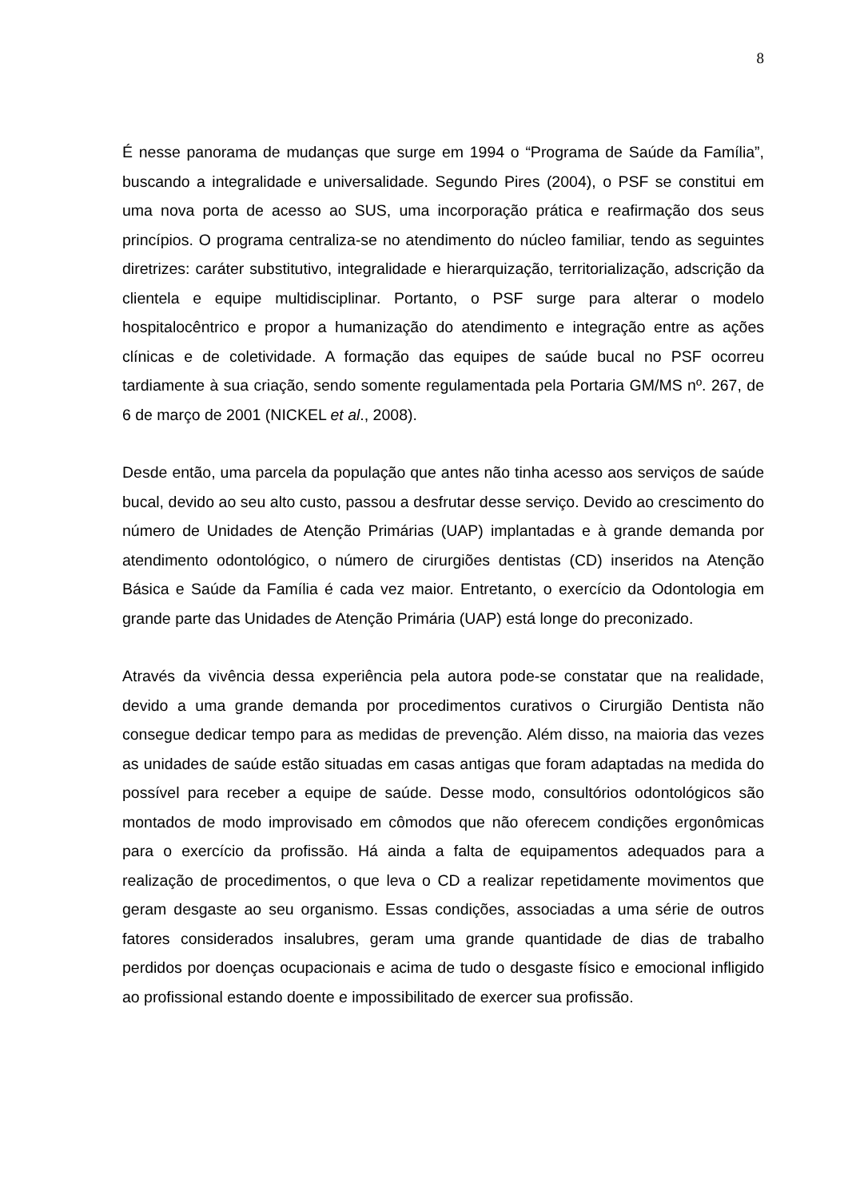8
É nesse panorama de mudanças que surge em 1994 o “Programa de Saúde da Família”, buscando a integralidade e universalidade. Segundo Pires (2004), o PSF se constitui em uma nova porta de acesso ao SUS, uma incorporação prática e reafirmação dos seus princípios. O programa centraliza-se no atendimento do núcleo familiar, tendo as seguintes diretrizes: caráter substitutivo, integralidade e hierarquização, territorialização, adscrição da clientela e equipe multidisciplinar. Portanto, o PSF surge para alterar o modelo hospitalocêntrico e propor a humanização do atendimento e integração entre as ações clínicas e de coletividade. A formação das equipes de saúde bucal no PSF ocorreu tardiamente à sua criação, sendo somente regulamentada pela Portaria GM/MS nº. 267, de 6 de março de 2001 (NICKEL et al., 2008).
Desde então, uma parcela da população que antes não tinha acesso aos serviços de saúde bucal, devido ao seu alto custo, passou a desfrutar desse serviço. Devido ao crescimento do número de Unidades de Atenção Primárias (UAP) implantadas e à grande demanda por atendimento odontológico, o número de cirurgiões dentistas (CD) inseridos na Atenção Básica e Saúde da Família é cada vez maior. Entretanto, o exercício da Odontologia em grande parte das Unidades de Atenção Primária (UAP) está longe do preconizado.
Através da vivência dessa experiência pela autora pode-se constatar que na realidade, devido a uma grande demanda por procedimentos curativos o Cirurgião Dentista não consegue dedicar tempo para as medidas de prevenção. Além disso, na maioria das vezes as unidades de saúde estão situadas em casas antigas que foram adaptadas na medida do possível para receber a equipe de saúde. Desse modo, consultórios odontológicos são montados de modo improvisado em cômodos que não oferecem condições ergonômicas para o exercício da profissão. Há ainda a falta de equipamentos adequados para a realização de procedimentos, o que leva o CD a realizar repetidamente movimentos que geram desgaste ao seu organismo. Essas condições, associadas a uma série de outros fatores considerados insalubres, geram uma grande quantidade de dias de trabalho perdidos por doenças ocupacionais e acima de tudo o desgaste físico e emocional infligido ao profissional estando doente e impossibilitado de exercer sua profissão.